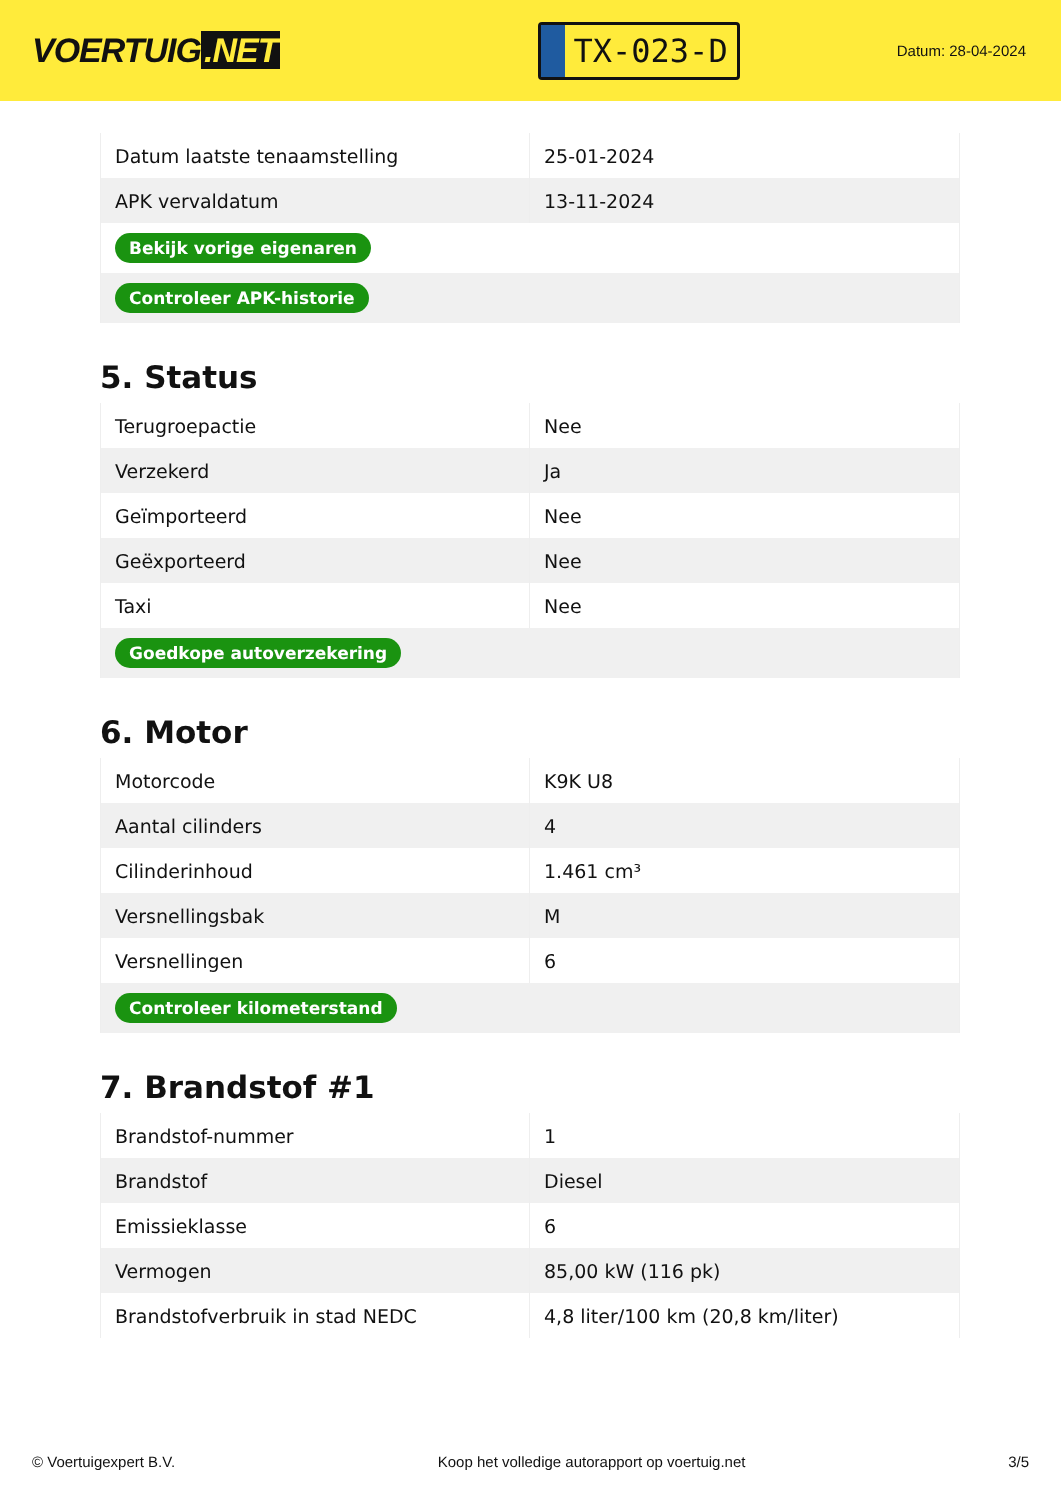VOERTUIG.NET
TX-023-D
Datum: 28-04-2024
| Datum laatste tenaamstelling | 25-01-2024 |
| APK vervaldatum | 13-11-2024 |
| Bekijk vorige eigenaren | |
| Controleer APK-historie | |
5. Status
| Terugroepactie | Nee |
| Verzekerd | Ja |
| Geïmporteerd | Nee |
| Geëxporteerd | Nee |
| Taxi | Nee |
| Goedkope autoverzekering | |
6. Motor
| Motorcode | K9K U8 |
| Aantal cilinders | 4 |
| Cilinderinhoud | 1.461 cm³ |
| Versnellingsbak | M |
| Versnellingen | 6 |
| Controleer kilometerstand | |
7. Brandstof #1
| Brandstof-nummer | 1 |
| Brandstof | Diesel |
| Emissieklasse | 6 |
| Vermogen | 85,00 kW (116 pk) |
| Brandstofverbruik in stad NEDC | 4,8 liter/100 km (20,8 km/liter) |
© Voertuigexpert B.V. Koop het volledige autorapport op voertuig.net 3/5